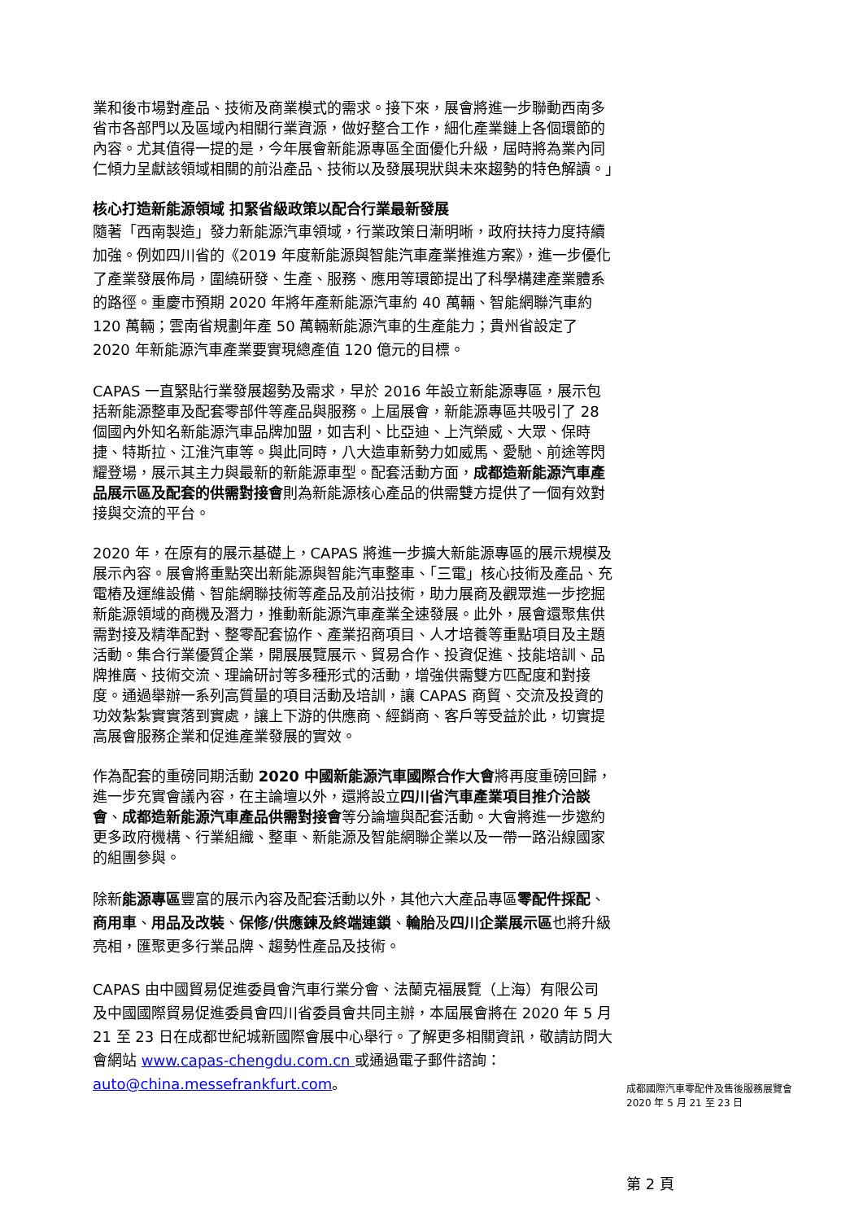業和後市場對產品、技術及商業模式的需求。接下來，展會將進一步聯動西南多省市各部門以及區域內相關行業資源，做好整合工作，細化產業鏈上各個環節的內容。尤其值得一提的是，今年展會新能源專區全面優化升級，屆時將為業內同仁傾力呈獻該領域相關的前沿產品、技術以及發展現狀與未來趨勢的特色解讀。」
核心打造新能源領域 扣緊省級政策以配合行業最新發展
隨著「西南製造」發力新能源汽車領域，行業政策日漸明晰，政府扶持力度持續加強。例如四川省的《2019 年度新能源與智能汽車產業推進方案》，進一步優化了產業發展佈局，圍繞研發、生產、服務、應用等環節提出了科學構建產業體系的路徑。重慶市預期 2020 年將年產新能源汽車約 40 萬輛、智能網聯汽車約 120 萬輛；雲南省規劃年產 50 萬輛新能源汽車的生產能力；貴州省設定了 2020 年新能源汽車產業要實現總產值 120 億元的目標。
CAPAS 一直緊貼行業發展趨勢及需求，早於 2016 年設立新能源專區，展示包括新能源整車及配套零部件等產品與服務。上屆展會，新能源專區共吸引了 28 個國內外知名新能源汽車品牌加盟，如吉利、比亞迪、上汽榮威、大眾、保時捷、特斯拉、江淮汽車等。與此同時，八大造車新勢力如威馬、愛馳、前途等閃耀登場，展示其主力與最新的新能源車型。配套活動方面，成都造新能源汽車產品展示區及配套的供需對接會則為新能源核心產品的供需雙方提供了一個有效對接與交流的平台。
2020 年，在原有的展示基礎上，CAPAS 將進一步擴大新能源專區的展示規模及展示內容。展會將重點突出新能源與智能汽車整車、「三電」核心技術及產品、充電樁及運維設備、智能網聯技術等產品及前沿技術，助力展商及觀眾進一步挖掘新能源領域的商機及潛力，推動新能源汽車產業全速發展。此外，展會還聚焦供需對接及精準配對、整零配套協作、產業招商項目、人才培養等重點項目及主題活動。集合行業優質企業，開展展覽展示、貿易合作、投資促進、技能培訓、品牌推廣、技術交流、理論研討等多種形式的活動，增強供需雙方匹配度和對接度。通過舉辦一系列高質量的項目活動及培訓，讓 CAPAS 商貿、交流及投資的功效紮紮實實落到實處，讓上下游的供應商、經銷商、客戶等受益於此，切實提高展會服務企業和促進產業發展的實效。
作為配套的重磅同期活動 2020 中國新能源汽車國際合作大會將再度重磅回歸，進一步充實會議內容，在主論壇以外，還將設立四川省汽車產業項目推介洽談會、成都造新能源汽車產品供需對接會等分論壇與配套活動。大會將進一步邀約更多政府機構、行業組織、整車、新能源及智能網聯企業以及一帶一路沿線國家的組團參與。
除新能源專區豐富的展示內容及配套活動以外，其他六大產品專區零配件採配、商用車、用品及改裝、保修/供應鍊及終端連鎖、輪胎及四川企業展示區也將升級亮相，匯聚更多行業品牌、趨勢性產品及技術。
CAPAS 由中國貿易促進委員會汽車行業分會、法蘭克福展覽（上海）有限公司及中國國際貿易促進委員會四川省委員會共同主辦，本屆展會將在 2020 年 5 月 21 至 23 日在成都世紀城新國際會展中心舉行。了解更多相關資訊，敬請訪問大會網站 www.capas-chengdu.com.cn 或通過電子郵件諮詢：auto@china.messefrankfurt.com。
成都國際汽車零配件及售後服務展覽會
2020 年 5 月 21 至 23 日
第 2 頁